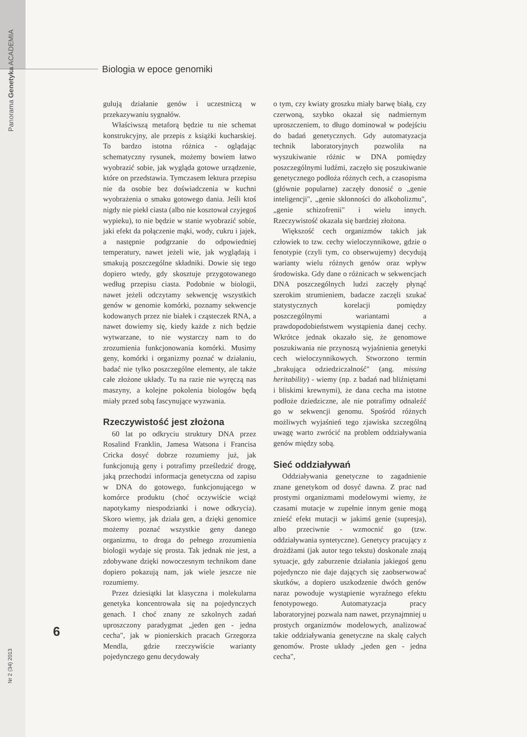Panorama Genetyka ACADEMIA
Biologia w epoce genomiki
gulują działanie genów i uczestniczą w przekazywaniu sygnałów.
Właściwszą metaforą będzie tu nie schemat konstrukcyjny, ale przepis z książki kucharskiej. To bardzo istotna różnica - oglądając schematyczny rysunek, możemy bowiem łatwo wyobrazić sobie, jak wygląda gotowe urządzenie, które on przedstawia. Tymczasem lektura przepisu nie da osobie bez doświadczenia w kuchni wyobrażenia o smaku gotowego dania. Jeśli ktoś nigdy nie piekł ciasta (albo nie kosztował czyjegoś wypieku), to nie będzie w stanie wyobrazić sobie, jaki efekt da połączenie mąki, wody, cukru i jajek, a następnie podgrzanie do odpowiedniej temperatury, nawet jeżeli wie, jak wyglądają i smakują poszczególne składniki. Dowie się tego dopiero wtedy, gdy skosztuje przygotowanego według przepisu ciasta. Podobnie w biologii, nawet jeżeli odczytamy sekwencję wszystkich genów w genomie komórki, poznamy sekwencje kodowanych przez nie białek i cząsteczek RNA, a nawet dowiemy się, kiedy każde z nich będzie wytwarzane, to nie wystarczy nam to do zrozumienia funkcjonowania komórki. Musimy geny, komórki i organizmy poznać w działaniu, badać nie tylko poszczególne elementy, ale także całe złożone układy. Tu na razie nie wyręczą nas maszyny, a kolejne pokolenia biologów będą miały przed sobą fascynujące wyzwania.
Rzeczywistość jest złożona
60 lat po odkryciu struktury DNA przez Rosalind Franklin, Jamesa Watsona i Francisa Cricka dosyć dobrze rozumiemy już, jak funkcjonują geny i potrafimy prześledzić drogę, jaką przechodzi informacja genetyczna od zapisu w DNA do gotowego, funkcjonującego w komórce produktu (choć oczywiście wciąż napotykamy niespodzianki i nowe odkrycia). Skoro wiemy, jak działa gen, a dzięki genomice możemy poznać wszystkie geny danego organizmu, to droga do pełnego zrozumienia biologii wydaje się prosta. Tak jednak nie jest, a zdobywane dzięki nowoczesnym technikom dane dopiero pokazują nam, jak wiele jeszcze nie rozumiemy.
Przez dziesiątki lat klasyczna i molekularna genetyka koncentrowała się na pojedynczych genach. I choć znany ze szkolnych zadań uproszczony paradygmat „jeden gen - jedna cecha", jak w pionierskich pracach Grzegorza Mendla, gdzie rzeczywiście warianty pojedynczego genu decydowały
o tym, czy kwiaty groszku miały barwę białą, czy czerwoną, szybko okazał się nadmiernym uproszczeniem, to długo dominował w podejściu do badań genetycznych. Gdy automatyzacja technik laboratoryjnych pozwoliła na wyszukiwanie różnic w DNA pomiędzy poszczególnymi ludźmi, zaczęło się poszukiwanie genetycznego podłoża różnych cech, a czasopisma (głównie popularne) zaczęły donosić o „genie inteligencji", „genie skłonności do alkoholizmu", „genie schizofrenii" i wielu innych. Rzeczywistość okazała się bardziej złożona.
Większość cech organizmów takich jak człowiek to tzw. cechy wieloczynnikowe, gdzie o fenotypie (czyli tym, co obserwujemy) decydują warianty wielu różnych genów oraz wpływ środowiska. Gdy dane o różnicach w sekwencjach DNA poszczególnych ludzi zaczęły płynąć szerokim strumieniem, badacze zaczęli szukać statystycznych korelacji pomiędzy poszczególnymi wariantami a prawdopodobieństwem wystąpienia danej cechy. Wkrótce jednak okazało się, że genomowe poszukiwania nie przynoszą wyjaśnienia genetyki cech wieloczynnikowych. Stworzono termin „brakująca odziedziczalność" (ang. missing heritability) - wiemy (np. z badań nad bliźniętami i bliskimi krewnymi), że dana cecha ma istotne podłoże dziedziczne, ale nie potrafimy odnaleźć go w sekwencji genomu. Spośród różnych możliwych wyjaśnień tego zjawiska szczególną uwagę warto zwrócić na problem oddziaływania genów między sobą.
Sieć oddziaływań
Oddziaływania genetyczne to zagadnienie znane genetykom od dosyć dawna. Z prac nad prostymi organizmami modelowymi wiemy, że czasami mutacje w zupełnie innym genie mogą znieść efekt mutacji w jakimś genie (supresja), albo przeciwnie - wzmocnić go (tzw. oddziaływania syntetyczne). Genetycy pracujący z drożdżami (jak autor tego tekstu) doskonale znają sytuacje, gdy zaburzenie działania jakiegoś genu pojedynczo nie daje dających się zaobserwować skutków, a dopiero uszkodzenie dwóch genów naraz powoduje wystąpienie wyraźnego efektu fenotypowego. Automatyzacja pracy laboratoryjnej pozwala nam nawet, przynajmniej u prostych organizmów modelowych, analizować takie oddziaływania genetyczne na skalę całych genomów. Proste układy „jeden gen - jedna cecha",
6
Nr 2 (34) 2013